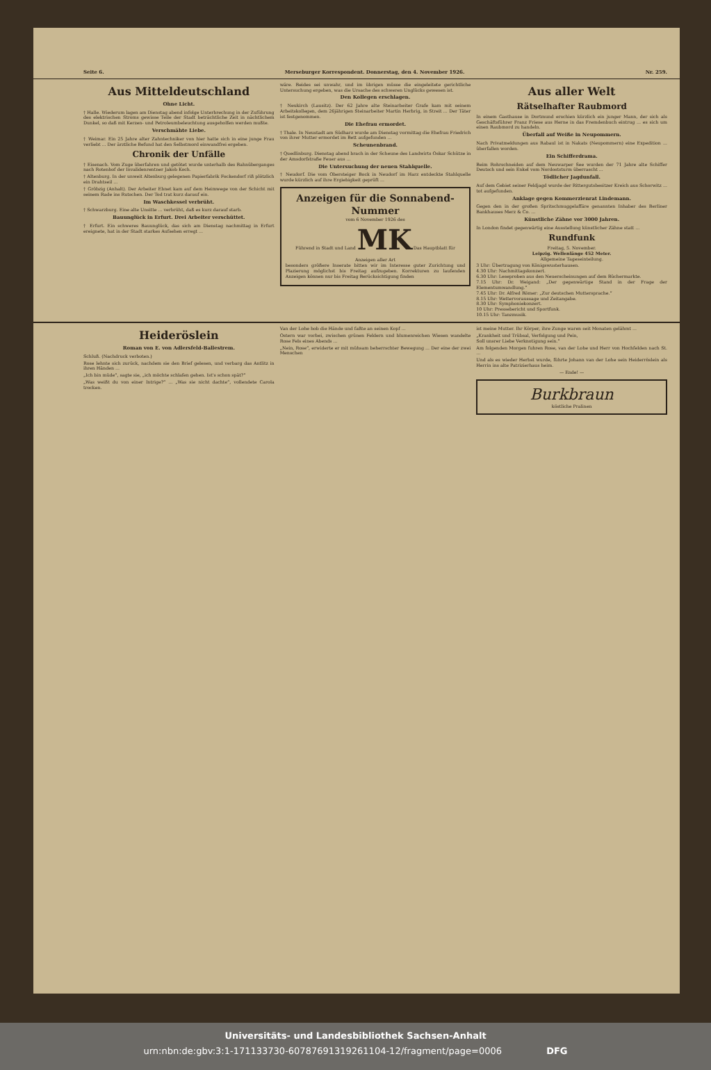Seite 6. Merseburger Korrespondent. Donnerstag, den 4. November 1926. Nr. 259.
Aus Mitteldeutschland
Ohne Licht.
† Halle. Wiederum lagen am Dienstag abend infolge Unterbrechung in der Zuführung des elektrischen Stroms gewisse Teile der Stadt beträchtliche Zeit in nächtlichem Dunkel, so daß mit Kerzen- und Petroleumbeleuchtung ausgeholfen werden mußte.
Verschmähte Liebe.
† Weimar. Ein 25 Jahre alter Zahntechniker von hier hatte sich in eine junge Frau verliebt ... Der ärztliche Befund hat den Selbstmord einwandfrei ergeben.
Chronik der Unfälle
† Eisenach. Vom Zuge überfahren und getötet wurde unterhalb des Bahnüberganges nach Rotenhof der Invalidenrentner Jakob Koch.
† Altenburg. In der unweit Altenburg gelegenen Papierfabrik Fockendorf riß plötzlich ein Drahtseil ...
† Gröbzig (Anhalt). Der Arbeiter Ebnet kam auf dem Heimwege von der Schicht mit seinem Rade ins Rutschen. Der Tod trat kurz darauf ein.
Im Waschkessel verbrüht.
† Schwarzburg. Eine alte Unsitte ... verbrüht, daß es kurz darauf starb.
Bauunglück in Erfurt. Drei Arbeiter verschüttet.
† Erfurt. Ein schweres Bauunglück, das sich am Dienstag nachmittag in Erfurt ereignete, hat in der Stadt starkes Aufsehen erregt ...
wäre. Beides sei unwahr, und im übrigen müsse die eingeleitete gerichtliche Untersuchung ergeben, was die Ursache des schweren Unglücks gewesen ist.
Den Kollegen erschlagen.
† Neukirch (Lausitz). Der 62 Jahre alte Steinarbeiter Grafe kam mit seinem Arbeitskollegen, dem 26jährigen Steinarbeiter Martin Herbrig, in Streit ... Der Täter ist festgenommen.
Die Ehefrau ermordet.
† Thale. In Neustadt am Südharz wurde am Dienstag vormittag die Ehefrau Friedrich von ihrer Mutter ermordet im Bett aufgefunden ...
Scheunenbrand.
† Quedlinburg. Dienstag abend brach in der Scheune des Landwirts Oskar Schütze in der Amsdorfstraße Feuer aus ...
Die Untersuchung der neuen Stahlquelle.
† Neudorf. Die vom Obersteiger Bock in Neudorf im Harz entdeckte Stahlquelle wurde kürzlich auf ihre Ergiebigkeit geprüft ...
Anzeigen für die Sonnabend-Nummer
vom 6 November 1926 des
Führend in Stadt und Land MK Das Hauptblatt für Anzeigen aller Art
besonders größere Inserate bitten wir im Interesse guter Zurichtung und Plazierung möglichst bis Freitag aufzugeben. Korrekturen zu laufenden Anzeigen können nur bis Freitag Berücksichtigung finden
Aus aller Welt
Rätselhafter Raubmord
In einem Gasthause in Dortmund erschien kürzlich ein junger Mann, der sich als Geschäftsführer Franz Friese aus Herne in das Fremdenbuch eintrug ... es sich um einen Raubmord zu handeln.
Überfall auf Weiße in Neupommern.
Nach Privatmeldungen aus Rabaul ist in Nakats (Neupommern) eine Expedition ... überfallen worden.
Ein Schifferdrama.
Beim Rohrschneiden auf dem Neuwarper See wurden der 71 Jahre alte Schiffer Deutsch und sein Enkel vom Nordoststurm überrascht ...
Tödlicher Jagdunfall.
Auf dem Gebiet seiner Feldjagd wurde der Rittergutsbesitzer Kreich aus Schorwitz ... tot aufgefunden.
Anklage gegen Kommerzienrat Lindemann.
Gegen den in der großen Spritschmuggelaffäre genannten Inhaber des Berliner Bankhauses Merz & Co. ...
Künstliche Zähne vor 3000 Jahren.
In London findet gegenwärtig eine Ausstellung künstlicher Zähne statt ...
Rundfunk
Freitag, 5. November.
Leipzig. Wellenlänge 452 Meter.
Allgemeine Tageseinteilung.
3 Uhr: Übertragung von Königswusterhausen.
4.30 Uhr: Nachmittagskonzert.
6.30 Uhr: Leseproben aus den Neuerscheinungen auf dem Büchermarkte.
7.15 Uhr: Dr. Weigand: „Der gegenwärtige Stand in der Frage der Elementumwandlung.“
7.45 Uhr: Dr. Alfred Römer: „Zur deutschen Muttersprache.“
8.15 Uhr: Wettervoraussage und Zeitangabe.
8.30 Uhr: Symphoniekonzert.
10 Uhr: Pressebericht und Sportfunk.
10.15 Uhr: Tanzmusik.
Heideröslein
Roman von E. von Adlersfeld-Ballestrem.
Schluß. (Nachdruck verboten.)
Rose lehnte sich zurück, nachdem sie den Brief gelesen, und verbarg das Antlitz in ihren Händen ...
„Ich bin müde“, sagte sie, „ich möchte schlafen gehen. Ist's schon spät?“
„Was weißt du von einer Intrige?“ ... „Was sie nicht dachte“, vollendete Carola trocken.
Van der Lohe hob die Hände und faßte an seinen Kopf ...
Ostern war vorbei, zwischen grünen Feldern und blumenreichen Wiesen wandelte Rose Fels eines Abends ...
„Nein, Rose“, erwiderte er mit mühsam beherrschter Bewegung ... Der eine der zwei Menschen
ist meine Mutter. Ihr Körper, ihre Zunge waren seit Monaten gelähmt ...
„Krankheit und Trübsal, Verfolgung und Pein,
Soll unsrer Liebe Verknotigung sein.“
Am folgenden Morgen fuhren Rose, van der Lohe und Herr von Hochfelden nach St. ...
Und als es wieder Herbst wurde, führte Johann van der Lohe sein Heiderröslein als Herrin ins alte Patrizierhaus heim.
— Ende! —
Burkbraun
köstliche Pralinen
Universitäts- und Landesbibliothek Sachsen-Anhalt
urn:nbn:de:gbv:3:1-171133730-60787691319261104-12/fragment/page=0006 DFG